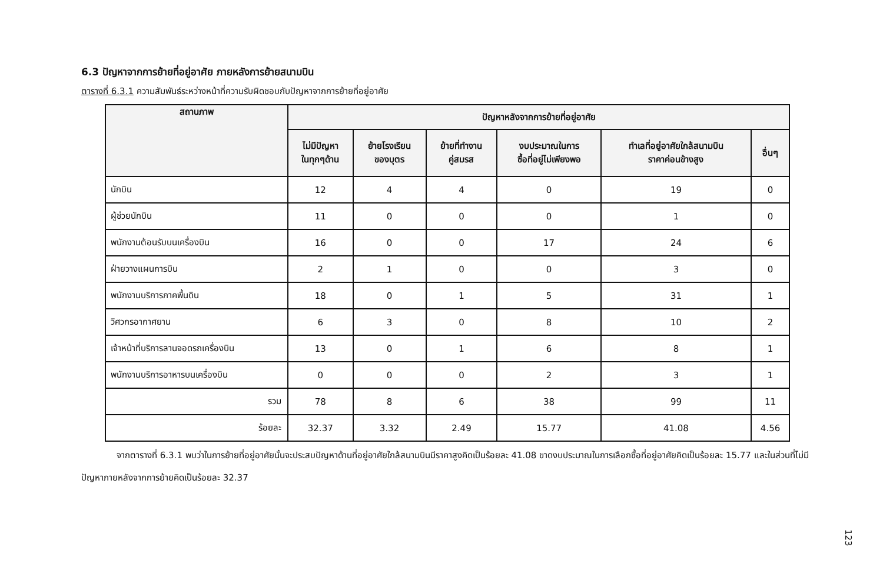6.3 ปัญหาจากการย้ายที่อยู่อาศัย ภายหลังการย้ายสนามบิน
ตารางที่ 6.3.1 ความสัมพันธ์ระหว่างหน้าที่ความรับผิดชอบกับปัญหาจากการย้ายที่อยู่อาศัย
| สถานภาพ | ปัญหาหลังจากการย้ายที่อยู่อาศัย | | | | | |
| --- | --- | --- | --- | --- | --- | --- |
| | ไม่มีปัญหา ในทุกๆด้าน | ย้ายโรงเรียน ของบุตร | ย้ายที่ทำงาน คู่สมรส | งบประมาณในการ ซื้อที่อยู่ไม่เพียงพอ | ทำเลที่อยู่อาศัยใกล้สนามบิน ราคาค่อนข้างสูง | อื่นๆ |
| นักบิน | 12 | 4 | 4 | 0 | 19 | 0 |
| ผู้ช่วยนักบิน | 11 | 0 | 0 | 0 | 1 | 0 |
| พนักงานต้อนรับบนเครื่องบิน | 16 | 0 | 0 | 17 | 24 | 6 |
| ฝ่ายวางแผนการบิน | 2 | 1 | 0 | 0 | 3 | 0 |
| พนักงานบริการภาคพื้นดิน | 18 | 0 | 1 | 5 | 31 | 1 |
| วิศวกรอากาศยาน | 6 | 3 | 0 | 8 | 10 | 2 |
| เจ้าหน้าที่บริการลานจอดรถเครื่องบิน | 13 | 0 | 1 | 6 | 8 | 1 |
| พนักงานบริการอาหารบนเครื่องบิน | 0 | 0 | 0 | 2 | 3 | 1 |
| รวม | 78 | 8 | 6 | 38 | 99 | 11 |
| ร้อยละ | 32.37 | 3.32 | 2.49 | 15.77 | 41.08 | 4.56 |
จากตารางที่ 6.3.1 พบว่าในการย้ายที่อยู่อาศัยนั้นจะประสบปัญหาด้านที่อยู่อาศัยใกล้สนามบินมีราคาสูงคิดเป็นร้อยละ 41.08 ขาดงบประมาณในการเลือกซื้อที่อยู่อาศัยคิดเป็นร้อยละ 15.77 และในส่วนที่ไม่มีปัญหาภายหลังจากการย้ายคิดเป็นร้อยละ 32.37
123